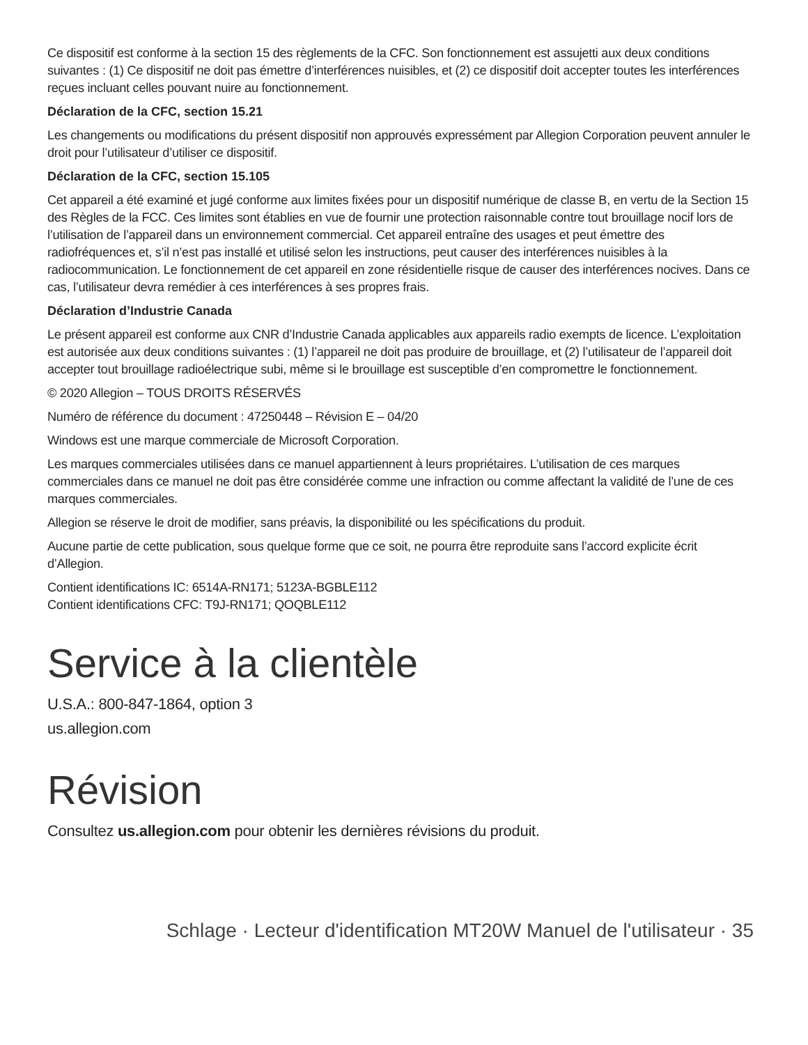Ce dispositif est conforme à la section 15 des règlements de la CFC. Son fonctionnement est assujetti aux deux conditions suivantes : (1) Ce dispositif ne doit pas émettre d’interférences nuisibles, et (2) ce dispositif doit accepter toutes les interférences reçues incluant celles pouvant nuire au fonctionnement.
Déclaration de la CFC, section 15.21
Les changements ou modifications du présent dispositif non approuvés expressément par Allegion Corporation peuvent annuler le droit pour l’utilisateur d’utiliser ce dispositif.
Déclaration de la CFC, section 15.105
Cet appareil a été examiné et jugé conforme aux limites fixées pour un dispositif numérique de classe B, en vertu de la Section 15 des Règles de la FCC. Ces limites sont établies en vue de fournir une protection raisonnable contre tout brouillage nocif lors de l’utilisation de l’appareil dans un environnement commercial. Cet appareil entraîne des usages et peut émettre des radiofréquences et, s’il n’est pas installé et utilisé selon les instructions, peut causer des interférences nuisibles à la radiocommunication. Le fonctionnement de cet appareil en zone résidentielle risque de causer des interférences nocives. Dans ce cas, l’utilisateur devra remédier à ces interférences à ses propres frais.
Déclaration d’Industrie Canada
Le présent appareil est conforme aux CNR d’Industrie Canada applicables aux appareils radio exempts de licence. L’exploitation est autorisée aux deux conditions suivantes : (1) l’appareil ne doit pas produire de brouillage, et (2) l’utilisateur de l’appareil doit accepter tout brouillage radioélectrique subi, même si le brouillage est susceptible d’en compromettre le fonctionnement.
© 2020 Allegion – TOUS DROITS RÉSERVÉS
Numéro de référence du document : 47250448 – Révision E – 04/20
Windows est une marque commerciale de Microsoft Corporation.
Les marques commerciales utilisées dans ce manuel appartiennent à leurs propriétaires. L’utilisation de ces marques commerciales dans ce manuel ne doit pas être considérée comme une infraction ou comme affectant la validité de l’une de ces marques commerciales.
Allegion se réserve le droit de modifier, sans préavis, la disponibilité ou les spécifications du produit.
Aucune partie de cette publication, sous quelque forme que ce soit, ne pourra être reproduite sans l’accord explicite écrit d’Allegion.
Contient identifications IC: 6514A-RN171; 5123A-BGBLE112
Contient identifications CFC: T9J-RN171; QOQBLE112
Service à la clientèle
U.S.A.: 800-847-1864, option 3
us.allegion.com
Révision
Consultez us.allegion.com pour obtenir les dernières révisions du produit.
Schlage · Lecteur d'identification MT20W Manuel de l'utilisateur · 35